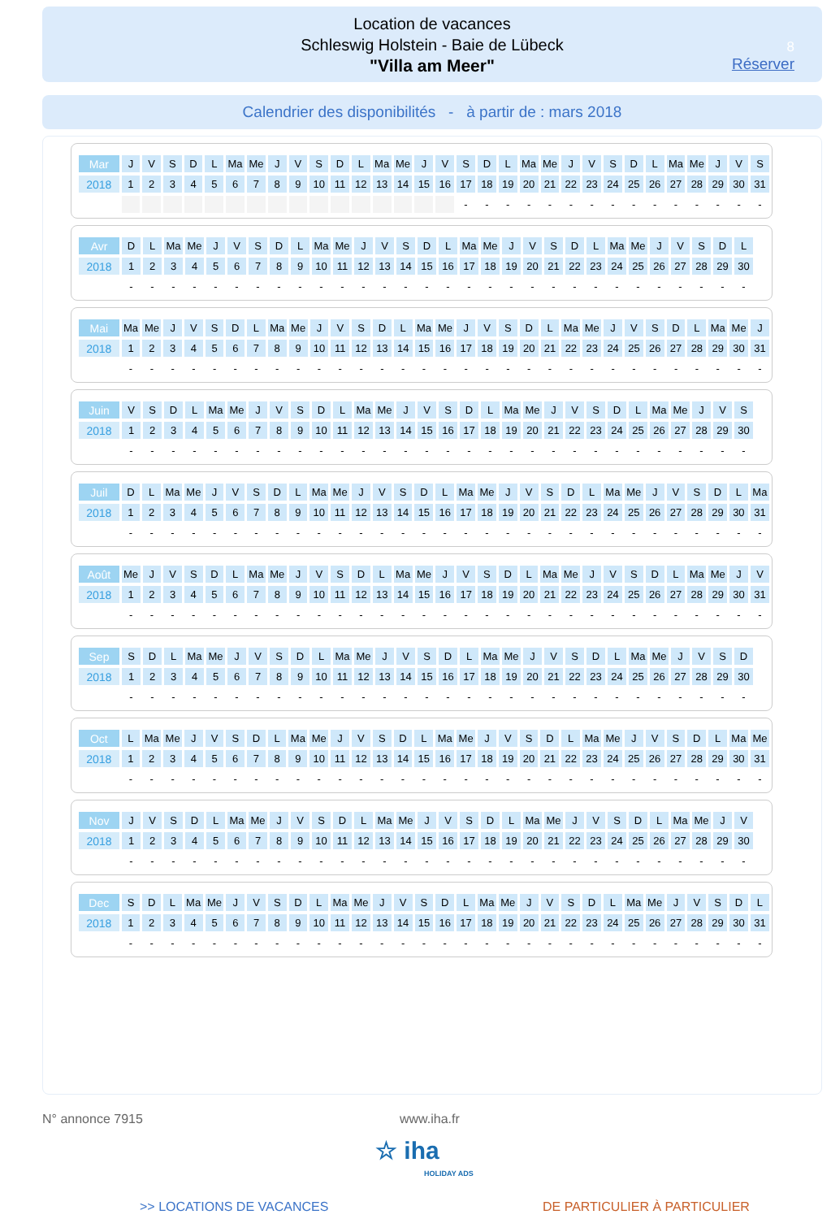Location de vacances
Schleswig Holstein - Baie de Lübeck
"Villa am Meer"
8
Réserver
Calendrier des disponibilités - à partir de : mars 2018
| Mar | J | V | S | D | L | Ma | Me | J | V | S | D | L | Ma | Me | J | V | S | D | L | Ma | Me | J | V | S | D | L | Ma | Me | J | V | S |
| 2018 | 1 | 2 | 3 | 4 | 5 | 6 | 7 | 8 | 9 | 10 | 11 | 12 | 13 | 14 | 15 | 16 | 17 | 18 | 19 | 20 | 21 | 22 | 23 | 24 | 25 | 26 | 27 | 28 | 29 | 30 | 31 |
| | | | | | | | | | | | | | | | | | - | - | - | - | - | - | - | - | - | - | - | - | - | - | - |
| Avr | D | L | Ma | Me | J | V | S | D | L | Ma | Me | J | V | S | D | L | Ma | Me | J | V | S | D | L | Ma | Me | J | V | S | D | L |
| 2018 | 1 | 2 | 3 | 4 | 5 | 6 | 7 | 8 | 9 | 10 | 11 | 12 | 13 | 14 | 15 | 16 | 17 | 18 | 19 | 20 | 21 | 22 | 23 | 24 | 25 | 26 | 27 | 28 | 29 | 30 |
| | - | - | - | - | - | - | - | - | - | - | - | - | - | - | - | - | - | - | - | - | - | - | - | - | - | - | - | - | - | - |
| Mai | Ma | Me | J | V | S | D | L | Ma | Me | J | V | S | D | L | Ma | Me | J | V | S | D | L | Ma | Me | J | V | S | D | L | Ma | Me | J |
| 2018 | 1 | 2 | 3 | 4 | 5 | 6 | 7 | 8 | 9 | 10 | 11 | 12 | 13 | 14 | 15 | 16 | 17 | 18 | 19 | 20 | 21 | 22 | 23 | 24 | 25 | 26 | 27 | 28 | 29 | 30 | 31 |
| | - | - | - | - | - | - | - | - | - | - | - | - | - | - | - | - | - | - | - | - | - | - | - | - | - | - | - | - | - | - | - |
| Juin | V | S | D | L | Ma | Me | J | V | S | D | L | Ma | Me | J | V | S | D | L | Ma | Me | J | V | S | D | L | Ma | Me | J | V | S |
| 2018 | 1 | 2 | 3 | 4 | 5 | 6 | 7 | 8 | 9 | 10 | 11 | 12 | 13 | 14 | 15 | 16 | 17 | 18 | 19 | 20 | 21 | 22 | 23 | 24 | 25 | 26 | 27 | 28 | 29 | 30 |
| | - | - | - | - | - | - | - | - | - | - | - | - | - | - | - | - | - | - | - | - | - | - | - | - | - | - | - | - | - | - |
| Juil | D | L | Ma | Me | J | V | S | D | L | Ma | Me | J | V | S | D | L | Ma | Me | J | V | S | D | L | Ma | Me | J | V | S | D | L | Ma |
| 2018 | 1 | 2 | 3 | 4 | 5 | 6 | 7 | 8 | 9 | 10 | 11 | 12 | 13 | 14 | 15 | 16 | 17 | 18 | 19 | 20 | 21 | 22 | 23 | 24 | 25 | 26 | 27 | 28 | 29 | 30 | 31 |
| | - | - | - | - | - | - | - | - | - | - | - | - | - | - | - | - | - | - | - | - | - | - | - | - | - | - | - | - | - | - | - |
| Août | Me | J | V | S | D | L | Ma | Me | J | V | S | D | L | Ma | Me | J | V | S | D | L | Ma | Me | J | V | S | D | L | Ma | Me | J | V |
| 2018 | 1 | 2 | 3 | 4 | 5 | 6 | 7 | 8 | 9 | 10 | 11 | 12 | 13 | 14 | 15 | 16 | 17 | 18 | 19 | 20 | 21 | 22 | 23 | 24 | 25 | 26 | 27 | 28 | 29 | 30 | 31 |
| | - | - | - | - | - | - | - | - | - | - | - | - | - | - | - | - | - | - | - | - | - | - | - | - | - | - | - | - | - | - | - |
| Sep | S | D | L | Ma | Me | J | V | S | D | L | Ma | Me | J | V | S | D | L | Ma | Me | J | V | S | D | L | Ma | Me | J | V | S | D |
| 2018 | 1 | 2 | 3 | 4 | 5 | 6 | 7 | 8 | 9 | 10 | 11 | 12 | 13 | 14 | 15 | 16 | 17 | 18 | 19 | 20 | 21 | 22 | 23 | 24 | 25 | 26 | 27 | 28 | 29 | 30 |
| | - | - | - | - | - | - | - | - | - | - | - | - | - | - | - | - | - | - | - | - | - | - | - | - | - | - | - | - | - | - |
| Oct | L | Ma | Me | J | V | S | D | L | Ma | Me | J | V | S | D | L | Ma | Me | J | V | S | D | L | Ma | Me | J | V | S | D | L | Ma | Me |
| 2018 | 1 | 2 | 3 | 4 | 5 | 6 | 7 | 8 | 9 | 10 | 11 | 12 | 13 | 14 | 15 | 16 | 17 | 18 | 19 | 20 | 21 | 22 | 23 | 24 | 25 | 26 | 27 | 28 | 29 | 30 | 31 |
| | - | - | - | - | - | - | - | - | - | - | - | - | - | - | - | - | - | - | - | - | - | - | - | - | - | - | - | - | - | - | - |
| Nov | J | V | S | D | L | Ma | Me | J | V | S | D | L | Ma | Me | J | V | S | D | L | Ma | Me | J | V | S | D | L | Ma | Me | J | V |
| 2018 | 1 | 2 | 3 | 4 | 5 | 6 | 7 | 8 | 9 | 10 | 11 | 12 | 13 | 14 | 15 | 16 | 17 | 18 | 19 | 20 | 21 | 22 | 23 | 24 | 25 | 26 | 27 | 28 | 29 | 30 |
| | - | - | - | - | - | - | - | - | - | - | - | - | - | - | - | - | - | - | - | - | - | - | - | - | - | - | - | - | - | - |
| Dec | S | D | L | Ma | Me | J | V | S | D | L | Ma | Me | J | V | S | D | L | Ma | Me | J | V | S | D | L | Ma | Me | J | V | S | D | L |
| 2018 | 1 | 2 | 3 | 4 | 5 | 6 | 7 | 8 | 9 | 10 | 11 | 12 | 13 | 14 | 15 | 16 | 17 | 18 | 19 | 20 | 21 | 22 | 23 | 24 | 25 | 26 | 27 | 28 | 29 | 30 | 31 |
| | - | - | - | - | - | - | - | - | - | - | - | - | - | - | - | - | - | - | - | - | - | - | - | - | - | - | - | - | - | - | - |
N° annonce 7915 www.iha.fr
☆ iha
HOLIDAY ADS
>> LOCATIONS DE VACANCES DE PARTICULIER À PARTICULIER